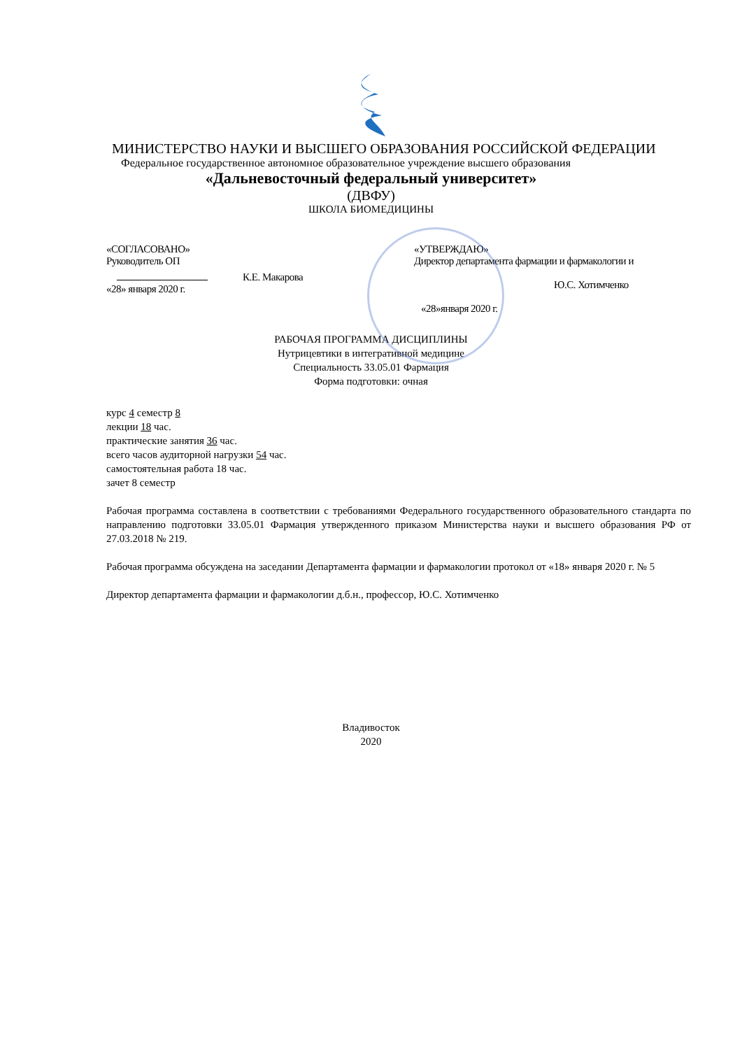МИНИСТЕРСТВО НАУКИ И ВЫСШЕГО ОБРАЗОВАНИЯ РОССИЙСКОЙ ФЕДЕРАЦИИ
Федеральное государственное автономное образовательное учреждение высшего образования
«Дальневосточный федеральный университет»
(ДВФУ)
ШКОЛА БИОМЕДИЦИНЫ
«СОГЛАСОВАНО»
Руководитель ОП
К.Е. Макарова
«28» января 2020 г.
«УТВЕРЖДАЮ»
Директор департамента фармации и фармакологии и
Ю.С. Хотимченко
«28»января 2020 г.
РАБОЧАЯ ПРОГРАММА ДИСЦИПЛИНЫ
Нутрицевтики в интегративной медицине
Специальность 33.05.01 Фармация
Форма подготовки: очная
курс 4 семестр 8
лекции 18 час.
практические занятия 36 час.
всего часов аудиторной нагрузки 54 час.
самостоятельная работа 18 час.
зачет 8 семестр
Рабочая программа составлена в соответствии с требованиями Федерального государственного образовательного стандарта по направлению подготовки 33.05.01 Фармация утвержденного приказом Министерства науки и высшего образования РФ от 27.03.2018 № 219.
Рабочая программа обсуждена на заседании Департамента фармации и фармакологии протокол от «18» января 2020 г. № 5
Директор департамента фармации и фармакологии д.б.н., профессор, Ю.С. Хотимченко
Владивосток
2020